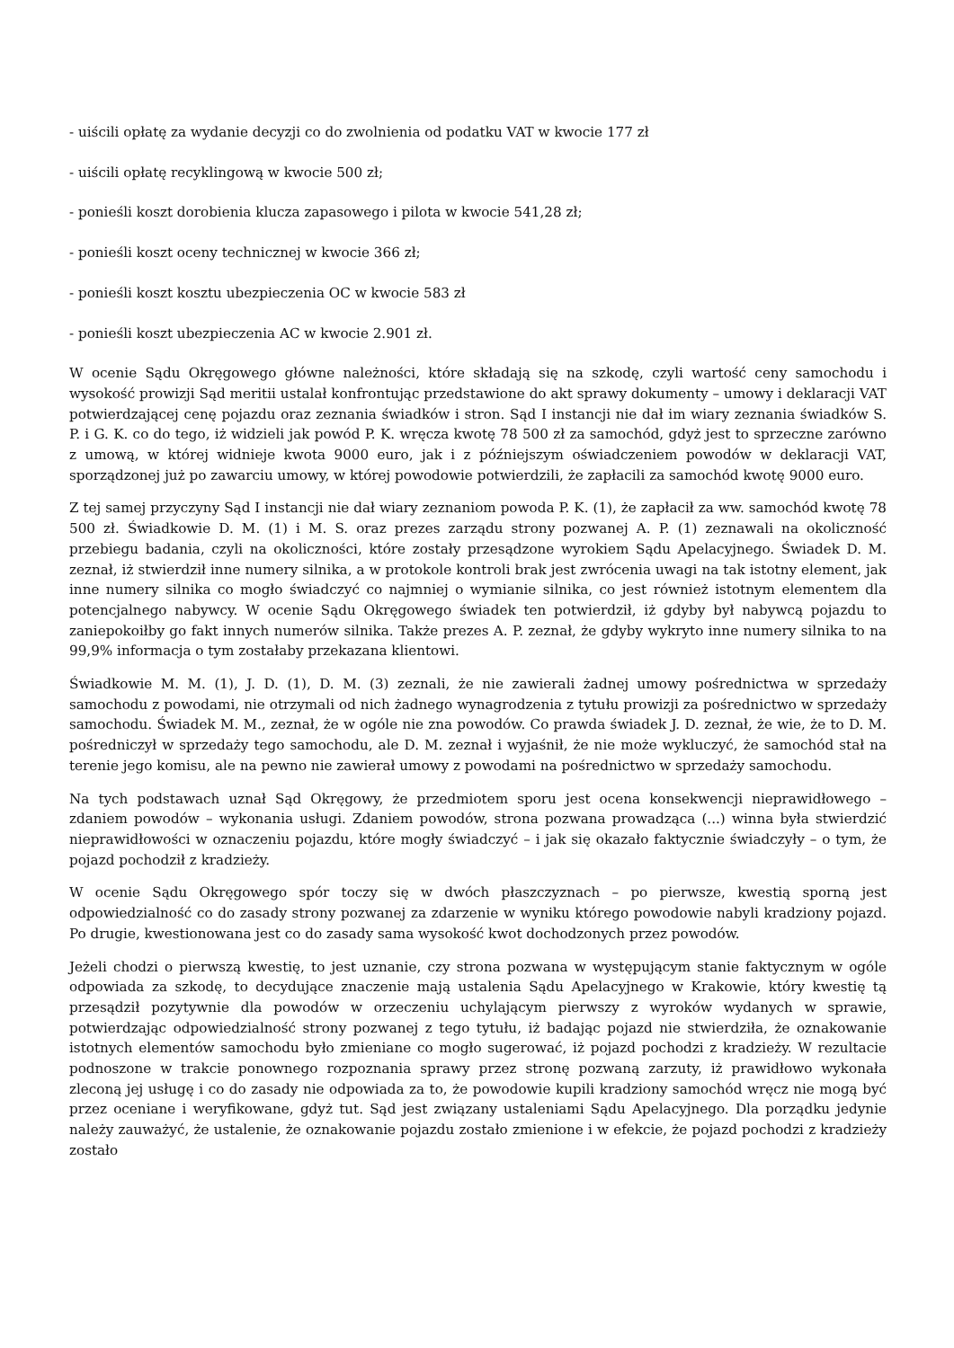- uiścili opłatę za wydanie decyzji co do zwolnienia od podatku VAT w kwocie 177 zł
- uiścili opłatę recyklingową w kwocie 500 zł;
- ponieśli koszt dorobienia klucza zapasowego i pilota w kwocie 541,28 zł;
- ponieśli koszt oceny technicznej w kwocie 366 zł;
- ponieśli koszt kosztu ubezpieczenia OC w kwocie 583 zł
- ponieśli koszt ubezpieczenia AC w kwocie 2.901 zł.
W ocenie Sądu Okręgowego główne należności, które składają się na szkodę, czyli wartość ceny samochodu i wysokość prowizji Sąd meritii ustalał konfrontując przedstawione do akt sprawy dokumenty – umowy i deklaracji VAT potwierdzającej cenę pojazdu oraz zeznania świadków i stron. Sąd I instancji nie dał im wiary zeznania świadków S. P. i G. K. co do tego, iż widzieli jak powód P. K. wręcza kwotę 78 500 zł za samochód, gdyż jest to sprzeczne zarówno z umową, w której widnieje kwota 9000 euro, jak i z późniejszym oświadczeniem powodów w deklaracji VAT, sporządzonej już po zawarciu umowy, w której powodowie potwierdzili, że zapłacili za samochód kwotę 9000 euro.
Z tej samej przyczyny Sąd I instancji nie dał wiary zeznaniom powoda P. K. (1), że zapłacił za ww. samochód kwotę 78 500 zł. Świadkowie D. M. (1) i M. S. oraz prezes zarządu strony pozwanej A. P. (1) zeznawali na okoliczność przebiegu badania, czyli na okoliczności, które zostały przesądzone wyrokiem Sądu Apelacyjnego. Świadek D. M. zeznał, iż stwierdził inne numery silnika, a w protokole kontroli brak jest zwrócenia uwagi na tak istotny element, jak inne numery silnika co mogło świadczyć co najmniej o wymianie silnika, co jest również istotnym elementem dla potencjalnego nabywcy. W ocenie Sądu Okręgowego świadek ten potwierdził, iż gdyby był nabywcą pojazdu to zaniepokoiłby go fakt innych numerów silnika. Także prezes A. P. zeznał, że gdyby wykryto inne numery silnika to na 99,9% informacja o tym zostałaby przekazana klientowi.
Świadkowie M. M. (1), J. D. (1), D. M. (3) zeznali, że nie zawierali żadnej umowy pośrednictwa w sprzedaży samochodu z powodami, nie otrzymali od nich żadnego wynagrodzenia z tytułu prowizji za pośrednictwo w sprzedaży samochodu. Świadek M. M., zeznał, że w ogóle nie zna powodów. Co prawda świadek J. D. zeznał, że wie, że to D. M. pośredniczył w sprzedaży tego samochodu, ale D. M. zeznał i wyjaśnił, że nie może wykluczyć, że samochód stał na terenie jego komisu, ale na pewno nie zawierał umowy z powodami na pośrednictwo w sprzedaży samochodu.
Na tych podstawach uznał Sąd Okręgowy, że przedmiotem sporu jest ocena konsekwencji nieprawidłowego – zdaniem powodów – wykonania usługi. Zdaniem powodów, strona pozwana prowadząca (...) winna była stwierdzić nieprawidłowości w oznaczeniu pojazdu, które mogły świadczyć – i jak się okazało faktycznie świadczyły – o tym, że pojazd pochodził z kradzieży.
W ocenie Sądu Okręgowego spór toczy się w dwóch płaszczyznach – po pierwsze, kwestią sporną jest odpowiedzialność co do zasady strony pozwanej za zdarzenie w wyniku którego powodowie nabyli kradziony pojazd. Po drugie, kwestionowana jest co do zasady sama wysokość kwot dochodzonych przez powodów.
Jeżeli chodzi o pierwszą kwestię, to jest uznanie, czy strona pozwana w występującym stanie faktycznym w ogóle odpowiada za szkodę, to decydujące znaczenie mają ustalenia Sądu Apelacyjnego w Krakowie, który kwestię tą przesądził pozytywnie dla powodów w orzeczeniu uchylającym pierwszy z wyroków wydanych w sprawie, potwierdzając odpowiedzialność strony pozwanej z tego tytułu, iż badając pojazd nie stwierdziła, że oznakowanie istotnych elementów samochodu było zmieniane co mogło sugerować, iż pojazd pochodzi z kradzieży. W rezultacie podnoszone w trakcie ponownego rozpoznania sprawy przez stronę pozwaną zarzuty, iż prawidłowo wykonała zleconą jej usługę i co do zasady nie odpowiada za to, że powodowie kupili kradziony samochód wręcz nie mogą być przez oceniane i weryfikowane, gdyż tut. Sąd jest związany ustaleniami Sądu Apelacyjnego. Dla porządku jedynie należy zauważyć, że ustalenie, że oznakowanie pojazdu zostało zmienione i w efekcie, że pojazd pochodzi z kradzieży zostało